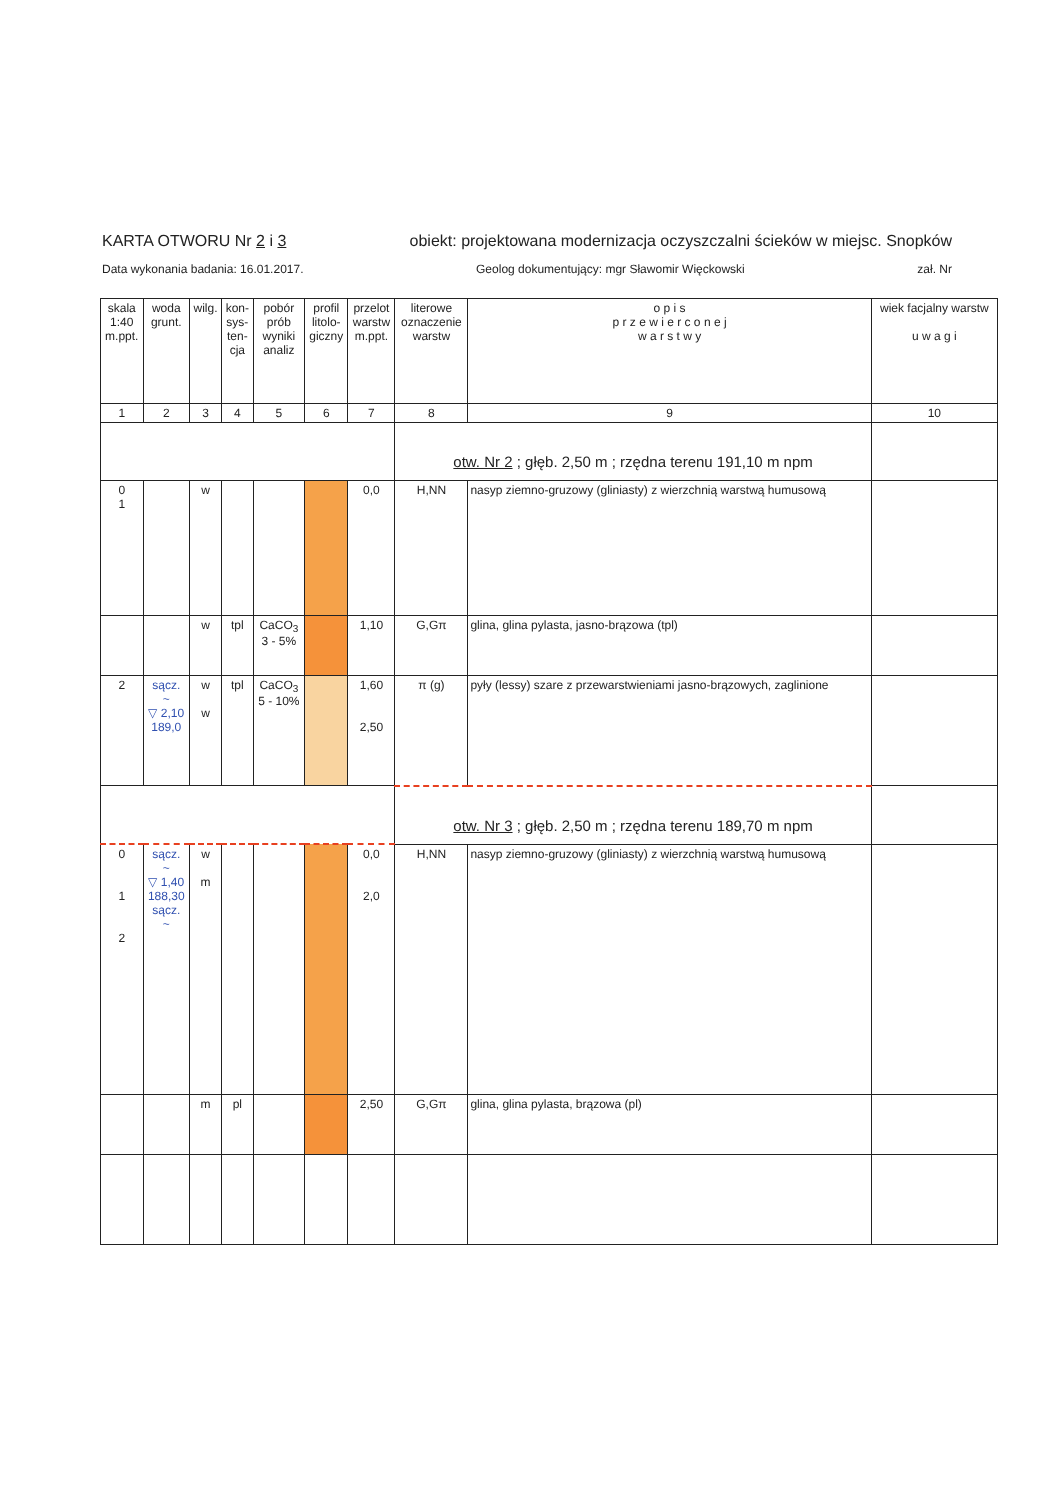KARTA OTWORU Nr 2 i 3 obiekt: projektowana modernizacja oczyszczalni ścieków w miejsc. Snopków
Data wykonania badania: 16.01.2017. Geolog dokumentujący: mgr Sławomir Więckowski zał. Nr
| skala 1:40 m.ppt. | woda grunt. | wilg. | kon- sys- ten- cja | pobór prób wyniki analiz | profil litolo- giczny | przelot warstw m.ppt. | literowe oznaczenie warstw | o p i s p r z e w i e r c o n e j w a r s t w y | wiek facjalny warstw u w a g i |
| --- | --- | --- | --- | --- | --- | --- | --- | --- | --- |
| 1 | 2 | 3 | 4 | 5 | 6 | 7 | 8 | 9 | 10 |
| | | | | | | | otw. Nr 2 ; głęb. 2,50 m ; rzędna terenu 191,10 m npm | | |
| 0 1 | | w | | | | 0,0 | H,NN | nasyp ziemno-gruzowy (gliniasty) z wierzchnią warstwą humusową | |
| | | w | tpl | CaCO<sub>3</sub> 3 - 5% | | 1,10 | G,Gπ | glina, glina pylasta, jasno-brązowa (tpl) | |
| 2 | sącz. ~ ▽ 2,10 189,0 | w w | tpl | CaCO<sub>3</sub> 5 - 10% | | 1,60 2,50 | π (g) | pyły (lessy) szare z przewarstwieniami jasno-brązowych, zaglinione | |
| | | | | | | | otw. Nr 3 ; głęb. 2,50 m ; rzędna terenu 189,70 m npm | | |
| 0 1 2 | sącz. ~ ▽ 1,40 188,30 sącz. ~ | w m | | | | 0,0 2,0 | H,NN | nasyp ziemno-gruzowy (gliniasty) z wierzchnią warstwą humusową | |
| | | m | pl | | | 2,50 | G,Gπ | glina, glina pylasta, brązowa (pl) | |